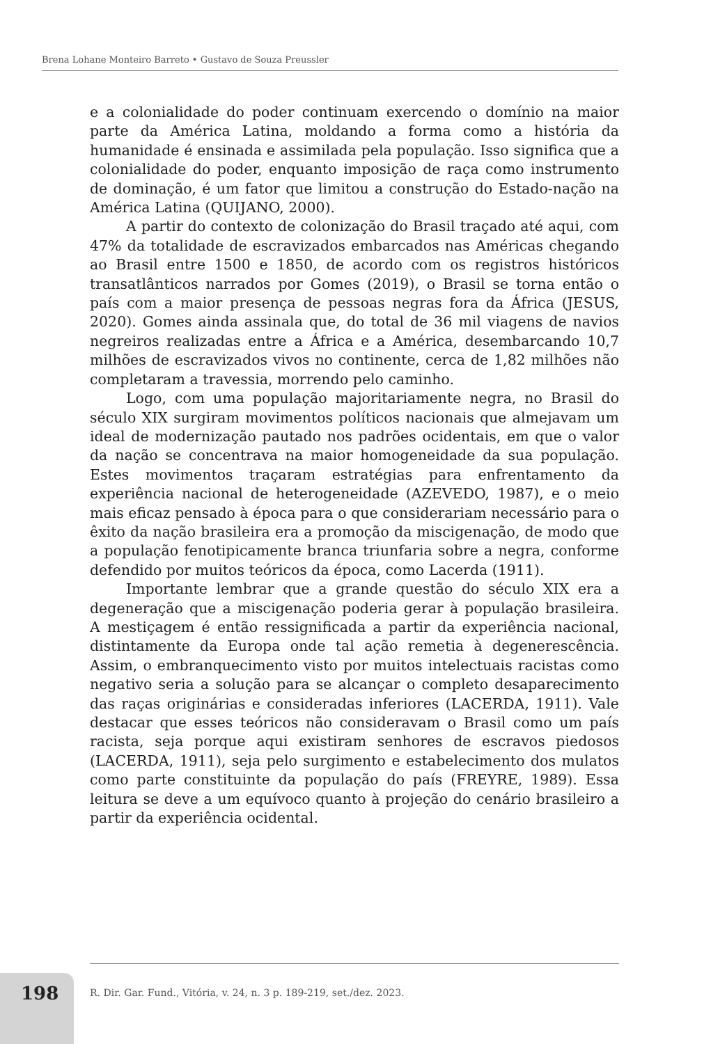Brena Lohane Monteiro Barreto • Gustavo de Souza Preussler
e a colonialidade do poder continuam exercendo o domínio na maior parte da América Latina, moldando a forma como a história da humanidade é ensinada e assimilada pela população. Isso significa que a colonialidade do poder, enquanto imposição de raça como instrumento de dominação, é um fator que limitou a construção do Estado-nação na América Latina (QUIJANO, 2000).
A partir do contexto de colonização do Brasil traçado até aqui, com 47% da totalidade de escravizados embarcados nas Américas chegando ao Brasil entre 1500 e 1850, de acordo com os registros históricos transatlânticos narrados por Gomes (2019), o Brasil se torna então o país com a maior presença de pessoas negras fora da África (JESUS, 2020). Gomes ainda assinala que, do total de 36 mil viagens de navios negreiros realizadas entre a África e a América, desembarcando 10,7 milhões de escravizados vivos no continente, cerca de 1,82 milhões não completaram a travessia, morrendo pelo caminho.
Logo, com uma população majoritariamente negra, no Brasil do século XIX surgiram movimentos políticos nacionais que almejavam um ideal de modernização pautado nos padrões ocidentais, em que o valor da nação se concentrava na maior homogeneidade da sua população. Estes movimentos traçaram estratégias para enfrentamento da experiência nacional de heterogeneidade (AZEVEDO, 1987), e o meio mais eficaz pensado à época para o que considerariam necessário para o êxito da nação brasileira era a promoção da miscigenação, de modo que a população fenotipicamente branca triunfaria sobre a negra, conforme defendido por muitos teóricos da época, como Lacerda (1911).
Importante lembrar que a grande questão do século XIX era a degeneração que a miscigenação poderia gerar à população brasileira. A mestiçagem é então ressignificada a partir da experiência nacional, distintamente da Europa onde tal ação remetia à degenerescência. Assim, o embranquecimento visto por muitos intelectuais racistas como negativo seria a solução para se alcançar o completo desaparecimento das raças originárias e consideradas inferiores (LACERDA, 1911). Vale destacar que esses teóricos não consideravam o Brasil como um país racista, seja porque aqui existiram senhores de escravos piedosos (LACERDA, 1911), seja pelo surgimento e estabelecimento dos mulatos como parte constituinte da população do país (FREYRE, 1989). Essa leitura se deve a um equívoco quanto à projeção do cenário brasileiro a partir da experiência ocidental.
198
R. Dir. Gar. Fund., Vitória, v. 24, n. 3 p. 189-219, set./dez. 2023.